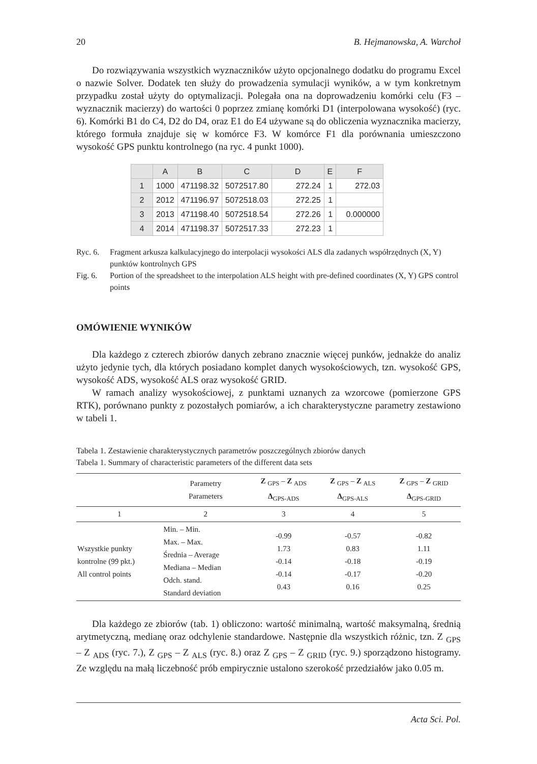20 B. Hejmanowska, A. Warchoł
Do rozwiązywania wszystkich wyznaczników użyto opcjonalnego dodatku do programu Excel o nazwie Solver. Dodatek ten służy do prowadzenia symulacji wyników, a w tym konkretnym przypadku został użyty do optymalizacji. Polegała ona na doprowadzeniu komórki celu (F3 – wyznacznik macierzy) do wartości 0 poprzez zmianę komórki D1 (interpolowana wysokość) (ryc. 6). Komórki B1 do C4, D2 do D4, oraz E1 do E4 używane są do obliczenia wyznacznika macierzy, którego formuła znajduje się w komórce F3. W komórce F1 dla porównania umieszczono wysokość GPS punktu kontrolnego (na ryc. 4 punkt 1000).
| | A | B | C | D | E | F |
| --- | --- | --- | --- | --- | --- | --- |
| 1 | 1000 | 471198.32 | 5072517.80 | 272.24 | 1 | 272.03 |
| 2 | 2012 | 471196.97 | 5072518.03 | 272.25 | 1 | |
| 3 | 2013 | 471198.40 | 5072518.54 | 272.26 | 1 | 0.000000 |
| 4 | 2014 | 471198.37 | 5072517.33 | 272.23 | 1 | |
Ryc. 6. Fragment arkusza kalkulacyjnego do interpolacji wysokości ALS dla zadanych współrzędnych (X, Y) punktów kontrolnych GPS
Fig. 6. Portion of the spreadsheet to the interpolation ALS height with pre-defined coordinates (X, Y) GPS control points
OMÓWIENIE WYNIKÓW
Dla każdego z czterech zbiorów danych zebrano znacznie więcej punków, jednakże do analiz użyto jedynie tych, dla których posiadano komplet danych wysokościowych, tzn. wysokość GPS, wysokość ADS, wysokość ALS oraz wysokość GRID.
W ramach analizy wysokościowej, z punktami uznanych za wzorcowe (pomierzone GPS RTK), porównano punkty z pozostałych pomiarów, a ich charakterystyczne parametry zestawiono w tabeli 1.
Tabela 1. Zestawienie charakterystycznych parametrów poszczególnych zbiorów danych
Tabela 1. Summary of characteristic parameters of the different data sets
| | Parametry Parameters | Z <sub>GPS</sub> – Z <sub>ADS</sub> Δ<sub>GPS-ADS</sub> | Z <sub>GPS</sub> – Z <sub>ALS</sub> Δ<sub>GPS-ALS</sub> | Z <sub>GPS</sub> – Z <sub>GRID</sub> Δ<sub>GPS-GRID</sub> |
| --- | --- | --- | --- | --- |
| 1 | 2 | 3 | 4 | 5 |
| Wszystkie punkty kontrolne (99 pkt.) All control points | Min. – Min. Max. – Max. Średnia – Average Mediana – Median Odch. stand. Standard deviation | -0.99 1.73 -0.14 -0.14 0.43 | -0.57 0.83 -0.18 -0.17 0.16 | -0.82 1.11 -0.19 -0.20 0.25 |
Dla każdego ze zbiorów (tab. 1) obliczono: wartość minimalną, wartość maksymalną, średnią arytmetyczną, medianę oraz odchylenie standardowe. Następnie dla wszystkich różnic, tzn. Z <sub>GPS</sub> – Z <sub>ADS</sub> (ryc. 7.), Z <sub>GPS</sub> – Z <sub>ALS</sub> (ryc. 8.) oraz Z <sub>GPS</sub> – Z <sub>GRID</sub> (ryc. 9.) sporządzono histogramy. Ze względu na małą liczebność prób empirycznie ustalono szerokość przedziałów jako 0.05 m.
Acta Sci. Pol.